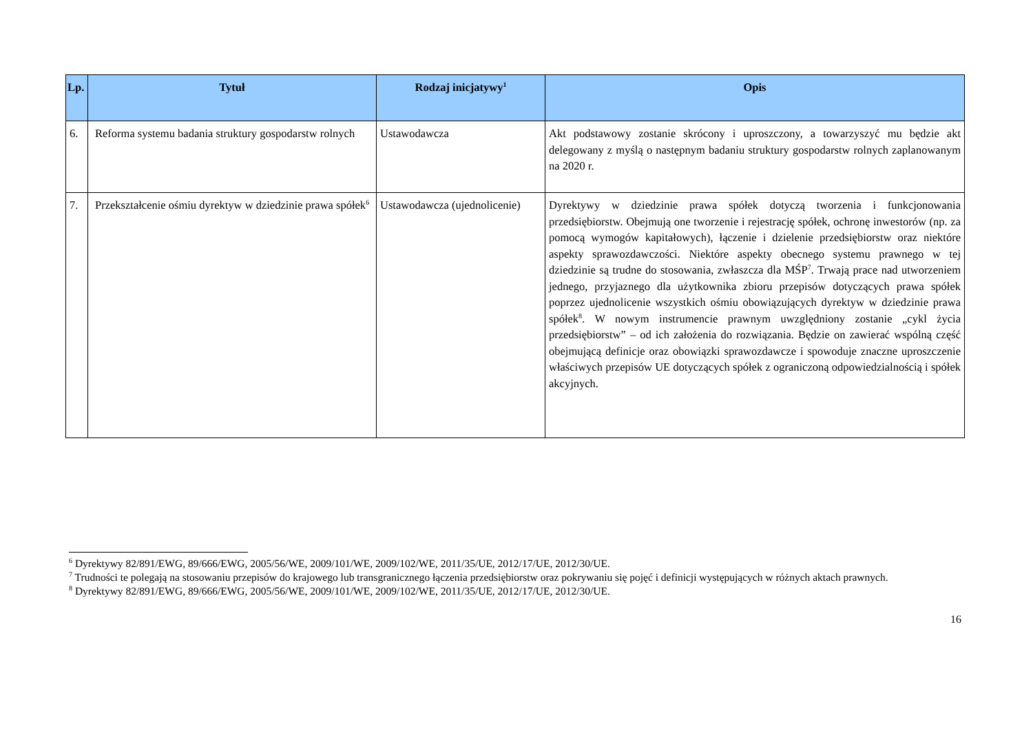| Lp. | Tytuł | Rodzaj inicjatywy<sup>1</sup> | Opis |
| --- | --- | --- | --- |
| 6. | Reforma systemu badania struktury gospodarstw rolnych | Ustawodawcza | Akt podstawowy zostanie skrócony i uproszczony, a towarzyszyć mu będzie akt delegowany z myślą o następnym badaniu struktury gospodarstw rolnych zaplanowanym na 2020 r. |
| 7. | Przekształcenie ośmiu dyrektyw w dziedzinie prawa spółek<sup>6</sup> | Ustawodawcza (ujednolicenie) | Dyrektywy w dziedzinie prawa spółek dotyczą tworzenia i funkcjonowania przedsiębiorstw. Obejmują one tworzenie i rejestrację spółek, ochronę inwestorów (np. za pomocą wymogów kapitałowych), łączenie i dzielenie przedsiębiorstw oraz niektóre aspekty sprawozdawczości. Niektóre aspekty obecnego systemu prawnego w tej dziedzinie są trudne do stosowania, zwłaszcza dla MŚP<sup>7</sup>. Trwają prace nad utworzeniem jednego, przyjaznego dla użytkownika zbioru przepisów dotyczących prawa spółek poprzez ujednolicenie wszystkich ośmiu obowiązujących dyrektyw w dziedzinie prawa spółek<sup>8</sup>. W nowym instrumencie prawnym uwzględniony zostanie „cykl życia przedsiębiorstw” – od ich założenia do rozwiązania. Będzie on zawierać wspólną część obejmującą definicje oraz obowiązki sprawozdawcze i spowoduje znaczne uproszczenie właściwych przepisów UE dotyczących spółek z ograniczoną odpowiedzialnością i spółek akcyjnych. |
<sup>6</sup> Dyrektywy 82/891/EWG, 89/666/EWG, 2005/56/WE, 2009/101/WE, 2009/102/WE, 2011/35/UE, 2012/17/UE, 2012/30/UE.
<sup>7</sup> Trudności te polegają na stosowaniu przepisów do krajowego lub transgranicznego łączenia przedsiębiorstw oraz pokrywaniu się pojęć i definicji występujących w różnych aktach prawnych.
<sup>8</sup> Dyrektywy 82/891/EWG, 89/666/EWG, 2005/56/WE, 2009/101/WE, 2009/102/WE, 2011/35/UE, 2012/17/UE, 2012/30/UE.
16